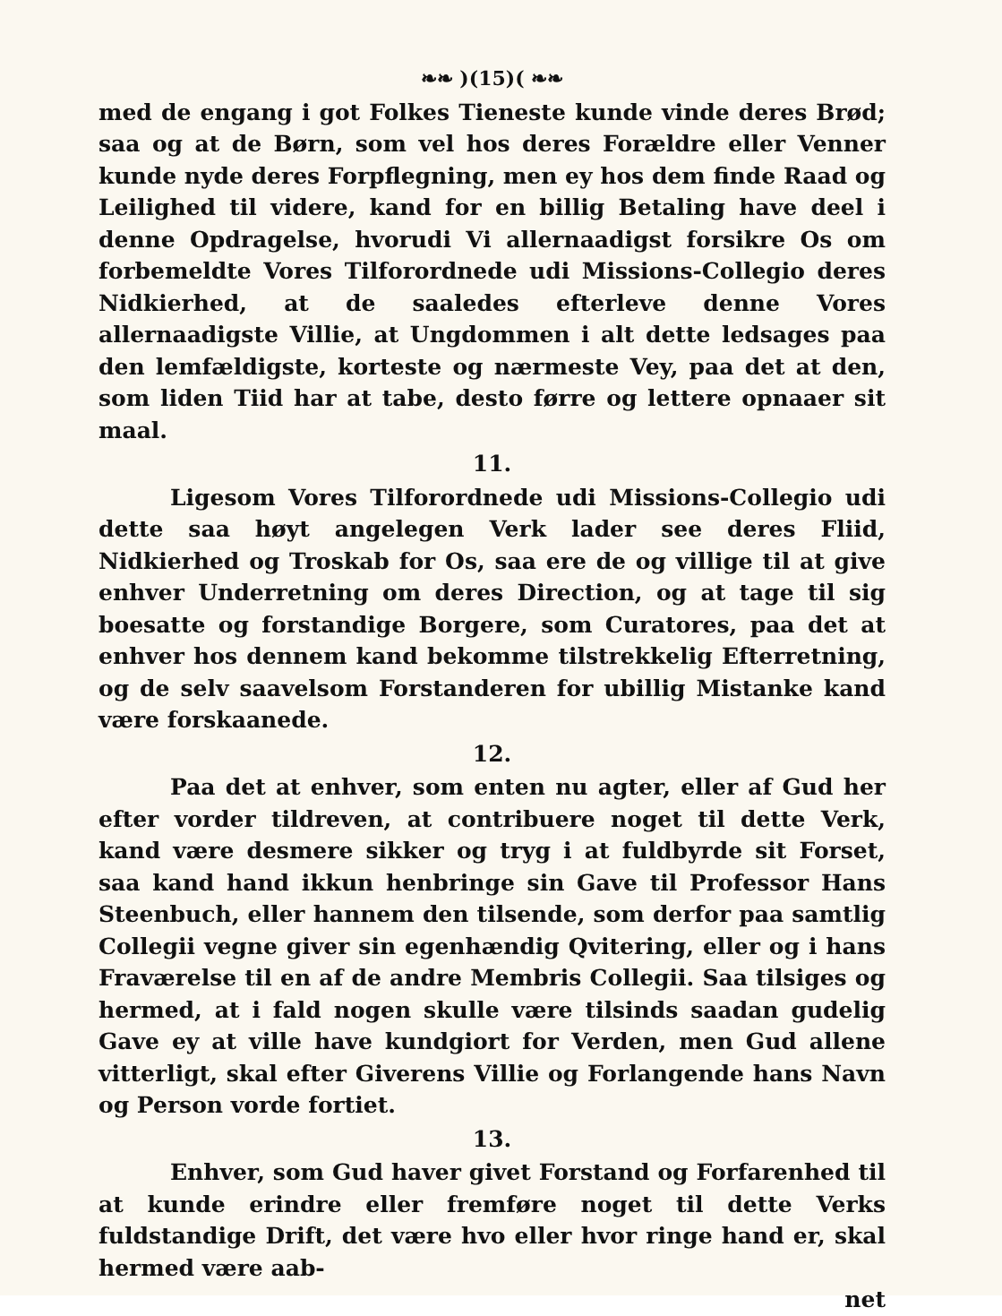❧❧ )(15)( ❧❧
med de engang i got Folkes Tieneste kunde vinde deres Brød; saa og at de Børn, som vel hos deres Forældre eller Venner kunde nyde deres Forpflegning, men ey hos dem finde Raad og Leilighed til videre, kand for en billig Betaling have deel i denne Opdragelse, hvorudi Vi allernaadigst forsikre Os om forbemeldte Vores Tilforordnede udi Missions-Collegio deres Nidkierhed, at de saaledes efterleve denne Vores allernaadigste Villie, at Ungdommen i alt dette ledsages paa den lemfældigste, korteste og nærmeste Vey, paa det at den, som liden Tiid har at tabe, desto førre og lettere opnaaer sit maal.
11.
Ligesom Vores Tilforordnede udi Missions-Collegio udi dette saa høyt angelegen Verk lader see deres Fliid, Nidkierhed og Troskab for Os, saa ere de og villige til at give enhver Underretning om deres Direction, og at tage til sig boesatte og forstandige Borgere, som Curatores, paa det at enhver hos dennem kand bekomme tilstrekkelig Efterretning, og de selv saavelsom Forstanderen for ubillig Mistanke kand være forskaanede.
12.
Paa det at enhver, som enten nu agter, eller af Gud her efter vorder tildreven, at contribuere noget til dette Verk, kand være desmere sikker og tryg i at fuldbyrde sit Forset, saa kand hand ikkun henbringe sin Gave til Professor Hans Steenbuch, eller hannem den tilsende, som derfor paa samtlig Collegii vegne giver sin egenhændig Qvitering, eller og i hans Fraværelse til en af de andre Membris Collegii. Saa tilsiges og hermed, at i fald nogen skulle være tilsinds saadan gudelig Gave ey at ville have kundgiort for Verden, men Gud allene vitterligt, skal efter Giverens Villie og Forlangende hans Navn og Person vorde fortiet.
13.
Enhver, som Gud haver givet Forstand og Forfarenhed til at kunde erindre eller fremføre noget til dette Verks fuldstandige Drift, det være hvo eller hvor ringe hand er, skal hermed være aab-
net